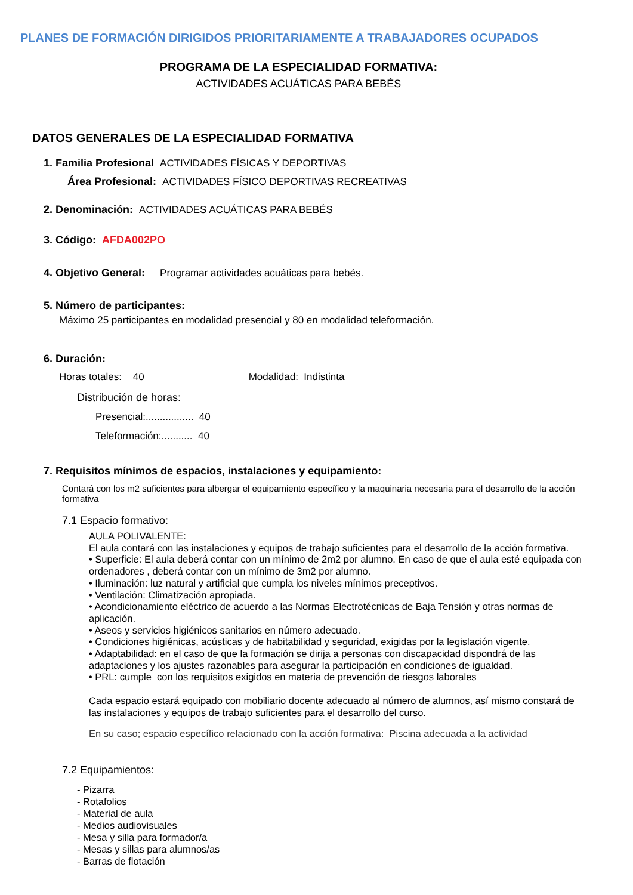PLANES DE FORMACIÓN DIRIGIDOS PRIORITARIAMENTE A TRABAJADORES OCUPADOS
PROGRAMA DE LA ESPECIALIDAD FORMATIVA:
ACTIVIDADES ACUÁTICAS PARA BEBÉS
DATOS GENERALES DE LA ESPECIALIDAD FORMATIVA
1. Familia Profesional ACTIVIDADES FÍSICAS Y DEPORTIVAS
Área Profesional: ACTIVIDADES FÍSICO DEPORTIVAS RECREATIVAS
2. Denominación: ACTIVIDADES ACUÁTICAS PARA BEBÉS
3. Código: AFDA002PO
4. Objetivo General: Programar actividades acuáticas para bebés.
5. Número de participantes:
Máximo 25 participantes en modalidad presencial y 80 en modalidad teleformación.
6. Duración:
Horas totales: 40 Modalidad: Indistinta
Distribución de horas:
Presencial:................. 40
Teleformación:........... 40
7. Requisitos mínimos de espacios, instalaciones y equipamiento:
Contará con los m2 suficientes para albergar el equipamiento específico y la maquinaria necesaria para el desarrollo de la acción formativa
7.1 Espacio formativo:
AULA POLIVALENTE:
El aula contará con las instalaciones y equipos de trabajo suficientes para el desarrollo de la acción formativa.
• Superficie: El aula deberá contar con un mínimo de 2m2 por alumno. En caso de que el aula esté equipada con ordenadores , deberá contar con un mínimo de 3m2 por alumno.
• Iluminación: luz natural y artificial que cumpla los niveles mínimos preceptivos.
• Ventilación: Climatización apropiada.
• Acondicionamiento eléctrico de acuerdo a las Normas Electrotécnicas de Baja Tensión y otras normas de aplicación.
• Aseos y servicios higiénicos sanitarios en número adecuado.
• Condiciones higiénicas, acústicas y de habitabilidad y seguridad, exigidas por la legislación vigente.
• Adaptabilidad: en el caso de que la formación se dirija a personas con discapacidad dispondrá de las adaptaciones y los ajustes razonables para asegurar la participación en condiciones de igualdad.
• PRL: cumple con los requisitos exigidos en materia de prevención de riesgos laborales
Cada espacio estará equipado con mobiliario docente adecuado al número de alumnos, así mismo constará de las instalaciones y equipos de trabajo suficientes para el desarrollo del curso.
En su caso; espacio específico relacionado con la acción formativa: Piscina adecuada a la actividad
7.2 Equipamientos:
- Pizarra
- Rotafolios
- Material de aula
- Medios audiovisuales
- Mesa y silla para formador/a
- Mesas y sillas para alumnos/as
- Barras de flotación